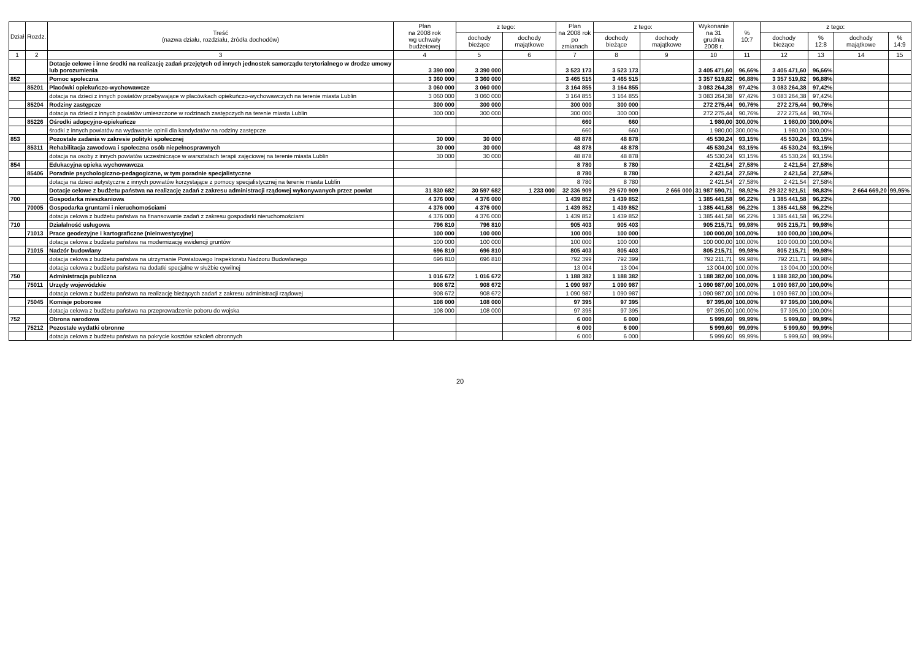| Dział | Rozdz. | Treść (nazwa działu, rozdziału, źródła dochodów) | Plan na 2008 rok wg uchwały budżetowej | z tego: | | Plan na 2008 rok po zmianach | z tego: | | Wykonanie na 31 grudnia 2008 r. | % 10:7 | z tego: | | | |
| --- | --- | --- | --- | --- | --- | --- | --- | --- | --- | --- | --- | --- | --- | --- |
| | | | | dochody bieżące | dochody majątkowe | | dochody bieżące | dochody majątkowe | | | dochody bieżące | % 12:8 | dochody majątkowe | % 14:9 |
| 1 | 2 | 3 | 4 | 5 | 6 | 7 | 8 | 9 | 10 | 11 | 12 | 13 | 14 | 15 |
| | | Dotacje celowe i inne środki na realizację zadań przejętych od innych jednostek samorządu terytorialnego w drodze umowy lub porozumienia | 3 390 000 | 3 390 000 | | 3 523 173 | 3 523 173 | | 3 405 471,60 | 96,66% | 3 405 471,60 | 96,66% | | |
| 852 | | Pomoc społeczna | 3 360 000 | 3 360 000 | | 3 465 515 | 3 465 515 | | 3 357 519,82 | 96,88% | 3 357 519,82 | 96,88% | | |
| | 85201 | Placówki opiekuńczo-wychowawcze | 3 060 000 | 3 060 000 | | 3 164 855 | 3 164 855 | | 3 083 264,38 | 97,42% | 3 083 264,38 | 97,42% | | |
| | | dotacja na dzieci z innych powiatów przebywające w placówkach opiekuńczo-wychowawczych na terenie miasta Lublin | 3 060 000 | 3 060 000 | | 3 164 855 | 3 164 855 | | 3 083 264,38 | 97,42% | 3 083 264,38 | 97,42% | | |
| | 85204 | Rodziny zastępcze | 300 000 | 300 000 | | 300 000 | 300 000 | | 272 275,44 | 90,76% | 272 275,44 | 90,76% | | |
| | | dotacja na dzieci z innych powiatów umieszczone w rodzinach zastępczych na terenie miasta Lublin | 300 000 | 300 000 | | 300 000 | 300 000 | | 272 275,44 | 90,76% | 272 275,44 | 90,76% | | |
| | 85226 | Ośrodki adopcyjno-opiekuńcze | | | | 660 | 660 | | 1 980,00 | 300,00% | 1 980,00 | 300,00% | | |
| | | środki z innych powiatów na wydawanie opinii dla kandydatów na rodziny zastępcze | | | | 660 | 660 | | 1 980,00 | 300,00% | 1 980,00 | 300,00% | | |
| 853 | | Pozostałe zadania w zakresie polityki społecznej | 30 000 | 30 000 | | 48 878 | 48 878 | | 45 530,24 | 93,15% | 45 530,24 | 93,15% | | |
| | 85311 | Rehabilitacja zawodowa i społeczna osób niepełnosprawnych | 30 000 | 30 000 | | 48 878 | 48 878 | | 45 530,24 | 93,15% | 45 530,24 | 93,15% | | |
| | | dotacja na osoby z innych powiatów uczestniczące w warsztatach terapii zajęciowej na terenie miasta Lublin | 30 000 | 30 000 | | 48 878 | 48 878 | | 45 530,24 | 93,15% | 45 530,24 | 93,15% | | |
| 854 | | Edukacyjna opieka wychowawcza | | | | 8 780 | 8 780 | | 2 421,54 | 27,58% | 2 421,54 | 27,58% | | |
| | 85406 | Poradnie psychologiczno-pedagogiczne, w tym poradnie specjalistyczne | | | | 8 780 | 8 780 | | 2 421,54 | 27,58% | 2 421,54 | 27,58% | | |
| | | dotacja na dzieci autystyczne z innych powiatów korzystające z pomocy specjalistycznej na terenie miasta Lublin | | | | 8 780 | 8 780 | | 2 421,54 | 27,58% | 2 421,54 | 27,58% | | |
| | | Dotacje celowe z budżetu państwa na realizację zadań z zakresu administracji rządowej wykonywanych przez powiat | 31 830 682 | 30 597 682 | 1 233 000 | 32 336 909 | 29 670 909 | 2 666 000 | 31 987 590,71 | 98,92% | 29 322 921,51 | 98,83% | 2 664 669,20 | 99,95% |
| 700 | | Gospodarka mieszkaniowa | 4 376 000 | 4 376 000 | | 1 439 852 | 1 439 852 | | 1 385 441,58 | 96,22% | 1 385 441,58 | 96,22% | | |
| | 70005 | Gospodarka gruntami i nieruchomościami | 4 376 000 | 4 376 000 | | 1 439 852 | 1 439 852 | | 1 385 441,58 | 96,22% | 1 385 441,58 | 96,22% | | |
| | | dotacja celowa z budżetu państwa na finansowanie zadań z zakresu gospodarki nieruchomościami | 4 376 000 | 4 376 000 | | 1 439 852 | 1 439 852 | | 1 385 441,58 | 96,22% | 1 385 441,58 | 96,22% | | |
| 710 | | Działalność usługowa | 796 810 | 796 810 | | 905 403 | 905 403 | | 905 215,71 | 99,98% | 905 215,71 | 99,98% | | |
| | 71013 | Prace geodezyjne i kartograficzne (nieinwestycyjne) | 100 000 | 100 000 | | 100 000 | 100 000 | | 100 000,00 | 100,00% | 100 000,00 | 100,00% | | |
| | | dotacja celowa z budżetu państwa na modernizację ewidencji gruntów | 100 000 | 100 000 | | 100 000 | 100 000 | | 100 000,00 | 100,00% | 100 000,00 | 100,00% | | |
| | 71015 | Nadzór budowlany | 696 810 | 696 810 | | 805 403 | 805 403 | | 805 215,71 | 99,98% | 805 215,71 | 99,98% | | |
| | | dotacja celowa z budżetu państwa na utrzymanie Powiatowego Inspektoratu Nadzoru Budowlanego | 696 810 | 696 810 | | 792 399 | 792 399 | | 792 211,71 | 99,98% | 792 211,71 | 99,98% | | |
| | | dotacja celowa z budżetu państwa na dodatki specjalne w służbie cywilnej | | | | 13 004 | 13 004 | | 13 004,00 | 100,00% | 13 004,00 | 100,00% | | |
| 750 | | Administracja publiczna | 1 016 672 | 1 016 672 | | 1 188 382 | 1 188 382 | | 1 188 382,00 | 100,00% | 1 188 382,00 | 100,00% | | |
| | 75011 | Urzędy wojewódzkie | 908 672 | 908 672 | | 1 090 987 | 1 090 987 | | 1 090 987,00 | 100,00% | 1 090 987,00 | 100,00% | | |
| | | dotacja celowa z budżetu państwa na realizację bieżących zadań z zakresu administracji rządowej | 908 672 | 908 672 | | 1 090 987 | 1 090 987 | | 1 090 987,00 | 100,00% | 1 090 987,00 | 100,00% | | |
| | 75045 | Komisje poborowe | 108 000 | 108 000 | | 97 395 | 97 395 | | 97 395,00 | 100,00% | 97 395,00 | 100,00% | | |
| | | dotacja celowa z budżetu państwa na przeprowadzenie poboru do wojska | 108 000 | 108 000 | | 97 395 | 97 395 | | 97 395,00 | 100,00% | 97 395,00 | 100,00% | | |
| 752 | | Obrona narodowa | | | | 6 000 | 6 000 | | 5 999,60 | 99,99% | 5 999,60 | 99,99% | | |
| | 75212 | Pozostałe wydatki obronne | | | | 6 000 | 6 000 | | 5 999,60 | 99,99% | 5 999,60 | 99,99% | | |
| | | dotacja celowa z budżetu państwa na pokrycie kosztów szkoleń obronnych | | | | 6 000 | 6 000 | | 5 999,60 | 99,99% | 5 999,60 | 99,99% | | |
20